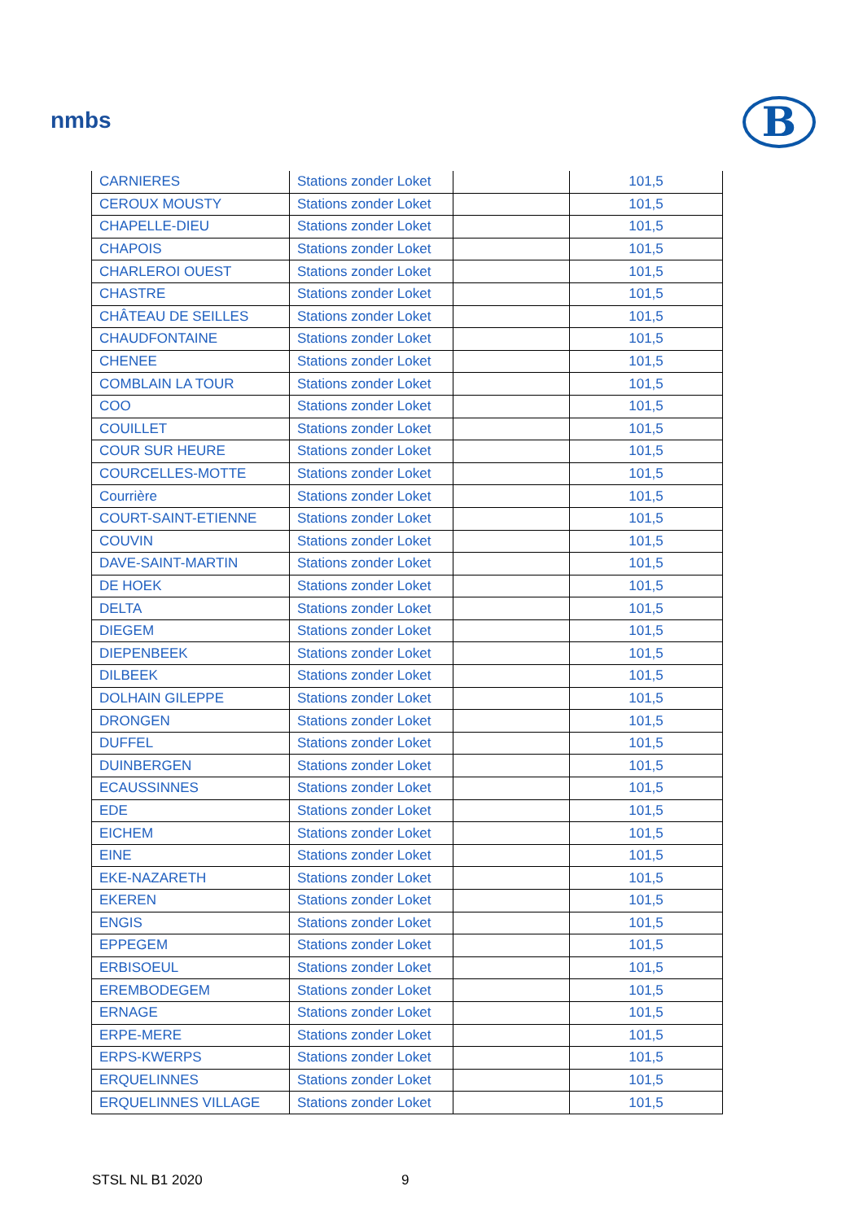nmbs B
| CARNIERES | Stations zonder Loket | | 101,5 |
| CEROUX MOUSTY | Stations zonder Loket | | 101,5 |
| CHAPELLE-DIEU | Stations zonder Loket | | 101,5 |
| CHAPOIS | Stations zonder Loket | | 101,5 |
| CHARLEROI OUEST | Stations zonder Loket | | 101,5 |
| CHASTRE | Stations zonder Loket | | 101,5 |
| CHÂTEAU DE SEILLES | Stations zonder Loket | | 101,5 |
| CHAUDFONTAINE | Stations zonder Loket | | 101,5 |
| CHENEE | Stations zonder Loket | | 101,5 |
| COMBLAIN LA TOUR | Stations zonder Loket | | 101,5 |
| COO | Stations zonder Loket | | 101,5 |
| COUILLET | Stations zonder Loket | | 101,5 |
| COUR SUR HEURE | Stations zonder Loket | | 101,5 |
| COURCELLES-MOTTE | Stations zonder Loket | | 101,5 |
| Courrière | Stations zonder Loket | | 101,5 |
| COURT-SAINT-ETIENNE | Stations zonder Loket | | 101,5 |
| COUVIN | Stations zonder Loket | | 101,5 |
| DAVE-SAINT-MARTIN | Stations zonder Loket | | 101,5 |
| DE HOEK | Stations zonder Loket | | 101,5 |
| DELTA | Stations zonder Loket | | 101,5 |
| DIEGEM | Stations zonder Loket | | 101,5 |
| DIEPENBEEK | Stations zonder Loket | | 101,5 |
| DILBEEK | Stations zonder Loket | | 101,5 |
| DOLHAIN GILEPPE | Stations zonder Loket | | 101,5 |
| DRONGEN | Stations zonder Loket | | 101,5 |
| DUFFEL | Stations zonder Loket | | 101,5 |
| DUINBERGEN | Stations zonder Loket | | 101,5 |
| ECAUSSINNES | Stations zonder Loket | | 101,5 |
| EDE | Stations zonder Loket | | 101,5 |
| EICHEM | Stations zonder Loket | | 101,5 |
| EINE | Stations zonder Loket | | 101,5 |
| EKE-NAZARETH | Stations zonder Loket | | 101,5 |
| EKEREN | Stations zonder Loket | | 101,5 |
| ENGIS | Stations zonder Loket | | 101,5 |
| EPPEGEM | Stations zonder Loket | | 101,5 |
| ERBISOEUL | Stations zonder Loket | | 101,5 |
| EREMBODEGEM | Stations zonder Loket | | 101,5 |
| ERNAGE | Stations zonder Loket | | 101,5 |
| ERPE-MERE | Stations zonder Loket | | 101,5 |
| ERPS-KWERPS | Stations zonder Loket | | 101,5 |
| ERQUELINNES | Stations zonder Loket | | 101,5 |
| ERQUELINNES VILLAGE | Stations zonder Loket | | 101,5 |
STSL NL B1 2020 9